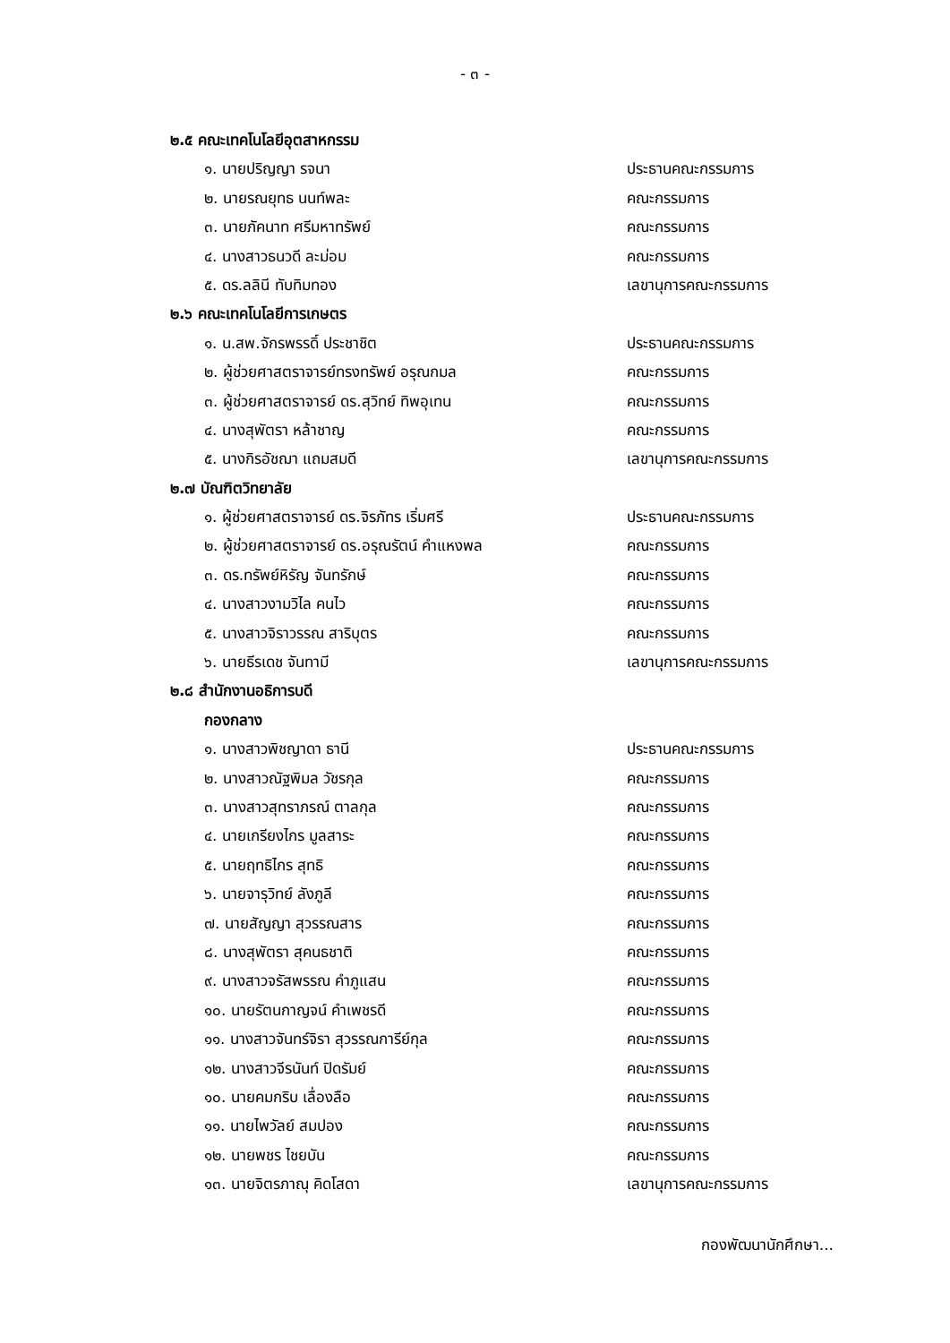- ๓ -
๒.๕ คณะเทคโนโลยีอุตสาหกรรม
๑. นายปริญญา รจนา ประธานคณะกรรมการ
๒. นายรณยุทธ นนท์พละ คณะกรรมการ
๓. นายภัคนาท ศรีมหาทรัพย์ คณะกรรมการ
๔. นางสาวธนวดี ละม่อม คณะกรรมการ
๕. ดร.ลลินี ทับทิมทอง เลขานุการคณะกรรมการ
๒.๖ คณะเทคโนโลยีการเกษตร
๑. น.สพ.จักรพรรดิ์ ประชาชิต ประธานคณะกรรมการ
๒. ผู้ช่วยศาสตราจารย์ทรงทรัพย์ อรุณกมล คณะกรรมการ
๓. ผู้ช่วยศาสตราจารย์ ดร.สุวิทย์ ทิพอุเทน คณะกรรมการ
๔. นางสุพัตรา หล้าชาญ คณะกรรมการ
๕. นางกิรอัชฌา แถมสมดี เลขานุการคณะกรรมการ
๒.๗ บัณฑิตวิทยาลัย
๑. ผู้ช่วยศาสตราจารย์ ดร.จิรภัทร เริ่มศรี ประธานคณะกรรมการ
๒. ผู้ช่วยศาสตราจารย์ ดร.อรุณรัตน์ คำแหงพล คณะกรรมการ
๓. ดร.ทรัพย์หิรัญ จันทรักษ์ คณะกรรมการ
๔. นางสาวงามวิไล คนไว คณะกรรมการ
๕. นางสาวจิราวรรณ สาริบุตร คณะกรรมการ
๖. นายธีรเดช จันทามี เลขานุการคณะกรรมการ
๒.๘ สำนักงานอธิการบดี
กองกลาง
๑. นางสาวพิชญาดา ธานี ประธานคณะกรรมการ
๒. นางสาวณัฐพิมล วัชรกุล คณะกรรมการ
๓. นางสาวสุทราภรณ์ ตาลกุล คณะกรรมการ
๔. นายเกรียงไกร มูลสาระ คณะกรรมการ
๕. นายฤทธิไกร สุทธิ คณะกรรมการ
๖. นายจารุวิทย์ ลังภูลี คณะกรรมการ
๗. นายสัญญา สุวรรณสาร คณะกรรมการ
๘. นางสุพัตรา สุคนธชาติ คณะกรรมการ
๙. นางสาวจรัสพรรณ คำภูแสน คณะกรรมการ
๑๐. นายรัตนกาญจน์ คำเพชรดี คณะกรรมการ
๑๑. นางสาวจันทร์จิรา สุวรรณการีย์กุล คณะกรรมการ
๑๒. นางสาวจีรนันท์ ปิดรัมย์ คณะกรรมการ
๑๐. นายคมกริบ เลื่องลือ คณะกรรมการ
๑๑. นายไพวัลย์ สมปอง คณะกรรมการ
๑๒. นายพชร ไชยบัน คณะกรรมการ
๑๓. นายจิตรภาณุ คิดโสดา เลขานุการคณะกรรมการ
กองพัฒนานักศึกษา...